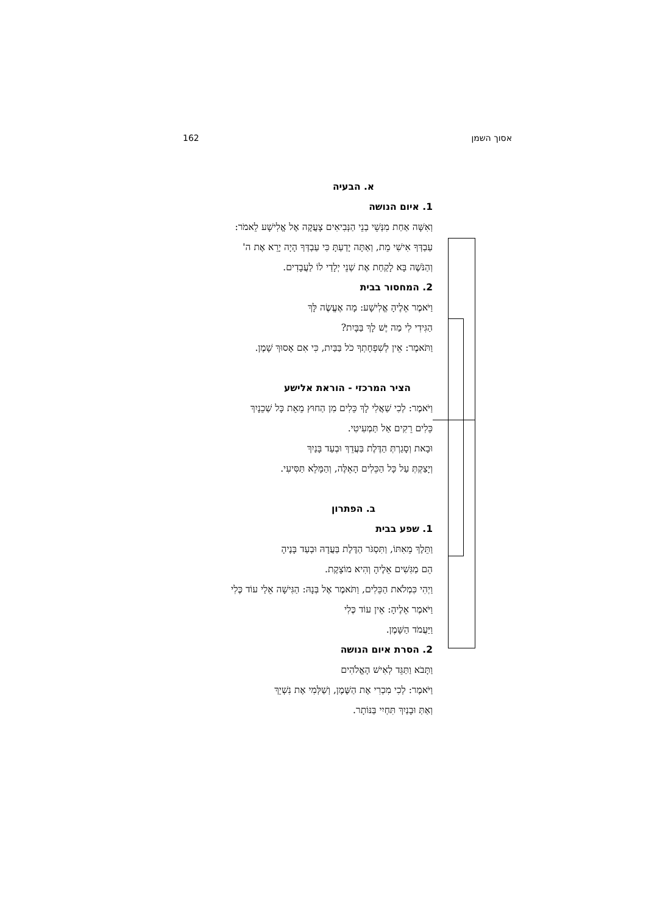162 אסוך השמן
א. הבעיה
1. איום הנושה
וְאִשָּׁה אַחַת מִנְּשֵׁי בְנֵי הַנְּבִיאִים צָעֲקָה אֶל אֱלִישָׁע לֵאמֹר:
עַבְדְּךָ אִישִׁי מֵת, וְאַתָּה יָדַעְתָּ כִּי עַבְדְּךָ הָיָה יָרֵא אֶת ה'
וְהַנֹּשֶׁה בָּא לָקַחַת אֶת שְׁנֵי יְלָדַי לוֹ לַעֲבָדִים.
2. המחסור בבית
וַיֹּאמֶר אֵלֶיהָ אֱלִישָׁע: מָה אֶעֱשֶׂה לָּךְ
הַגִּידִי לִי מַה יֶּשׁ לָךְ בַּבָּיִת?
וַתֹּאמֶר: אֵין לְשִׁפְחָתְךָ כֹל בַּבַּיִת, כִּי אִם אָסוּךְ שָׁמֶן.
הציר המרכזי - הוראת אלישע
וַיֹּאמֶר: לְכִי שַׁאֲלִי לָךְ כֵּלִים מִן הַחוּץ מֵאֵת כָּל שְׁכֵנָיִךְ
כֵּלִים רֵקִים אַל תַּמְעִיטִי.
וּבָאת וְסָגַרְתְּ הַדֶּלֶת בַּעֲדֵךְ וּבְעַד בָּנַיִךְ
וְיָצַקְתְּ עַל כָּל הַכֵּלִים הָאֵלֶּה, וְהַמָּלֵא תַּסִּיעִי.
ב. הפתרון
1. שפע בבית
וַתֵּלֶךְ מֵאִתּוֹ, וַתִּסְגֹּר הַדֶּלֶת בַּעֲדָהּ וּבְעַד בָּנֶיהָ
הֵם מַגִּשִׁים אֵלֶיהָ וְהִיא מוֹצָקֶת.
וַיְהִי כִּמְלֹאת הַכֵּלִים, וַתֹּאמֶר אֶל בְּנָהּ: הַגִּישָׁה אֵלַי עוֹד כֶּלִי
וַיֹּאמֶר אֵלֶיהָ: אֵין עוֹד כֶּלִי
וַיַּעֲמֹד הַשָּׁמֶן.
2. הסרת איום הנושה
וַתָּבֹא וַתַּגֵּד לְאִישׁ הָאֱלֹהִים
וַיֹּאמֶר: לְכִי מִכְרִי אֶת הַשֶּׁמֶן, וְשַׁלְּמִי אֶת נִשְׁיֵךְ
וְאַתְּ וּבָנַיִךְ תִּחְיִי בַּנּוֹתָר.